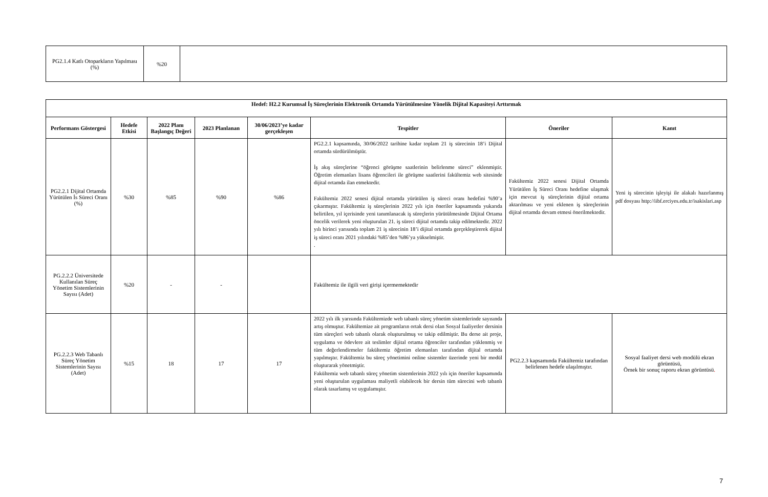| PG2.1.4 Katlı Otoparkların Yapılması (%) | %20 | |
| Hedef: H2.2 Kurumsal İş Süreçlerinin Elektronik Ortamda Yürütülmesine Yönelik Dijital Kapasiteyi Arttırmak | | | | | | | |
| --- | --- | --- | --- | --- | --- | --- | --- |
| Performans Göstergesi | Hedefe Etkisi | 2022 Planı Başlangıç Değeri | 2023 Planlanan | 30/06/2023’ye kadar gerçekleşen | Tespitler | Öneriler | Kanıt |
| PG2.2.1 Dijital Ortamda Yürütülen İs Süreci Oranı (%) | %30 | %85 | %90 | %86 | PG2.2.1 kapsamında, 30/06/2022 tarihine kadar toplam 21 iş sürecinin 18’i Dijital ortamda sürdürülmüştür. İş akış süreçlerine “öğrenci görüşme saatlerinin belirlenme süreci” eklenmiştir. Öğretim elemanları lisans öğrencileri ile görüşme saatlerini fakültemiz web sitesinde dijital ortamda ilan etmektedir. Fakültemiz 2022 senesi dijital ortamda yürütülen iş süreci oranı hedefini %90’a çıkarmıştır. Fakültemiz iş süreçlerinin 2022 yılı için öneriler kapsamında yukarıda belirtilen, yıl içerisinde yeni tanımlanacak iş süreçlerin yürütülmesinde Dijital Ortama öncelik verilerek yeni oluşturulan 21. iş süreci dijital ortamda takip edilmektedir. 2022 yılı birinci yarısında toplam 21 iş sürecinin 18’i dijital ortamda gerçekleştirerek dijital iş süreci oranı 2021 yılındaki %85’den %86’ya yükselmiştir. . | Fakültemiz 2022 senesi Dijital Ortamda Yürütülen İş Süreci Oranı hedefine ulaşmak için mevcut iş süreçlerinin dijital ortama aktarılması ve yeni eklenen iş süreçlerinin dijital ortamda devam etmesi önerilmektedir. | Yeni iş sürecinin işleyişi ile alakalı hazırlanmış pdf dosyası http://iibf.erciyes.edu.tr/isakislari.asp |
| PG.2.2.2 Üniversitede Kullanılan Süreç Yönetim Sistemlerinin Sayısı (Adet) | %20 | - | - | | Fakültemiz ile ilgili veri girişi içermemektedir | | |
| PG.2.2.3 Web Tabanlı Süreç Yönetim Sistemlerinin Sayısı (Adet) | %15 | 18 | 17 | 17 | 2022 yılı ilk yarısında Fakültemizde web tabanlı süreç yönetim sistemlerinde sayısında artış olmuştur. Fakültemize ait programların ortak dersi olan Sosyal faaliyetler dersinin tüm süreçleri web tabanlı olarak oluşturulmuş ve takip edilmiştir. Bu derse ait proje, uygulama ve ödevlere ait teslimler dijital ortama öğrenciler tarafından yüklenmiş ve tüm değerlendirmeler fakültemiz öğretim elemanları tarafından dijital ortamda yapılmıştır. Fakültemiz bu süreç yönetimini online sistemler üzerinde yeni bir modül oluşturarak yönetmiştir. Fakültemiz web tabanlı süreç yönetim sistemlerinin 2022 yılı için öneriler kapsamında yeni oluşturulan uygulaması maliyetli olabilecek bir dersin tüm sürecini web tabanlı olarak tasarlamış ve uygulamıştır. | PG2.2.3 kapsamında Fakültemiz tarafından belirlenen hedefe ulaşılmıştır. | Sosyal faaliyet dersi web modülü ekran görüntüsü, Örnek bir sonuç raporu ekran görüntüsü . |
7